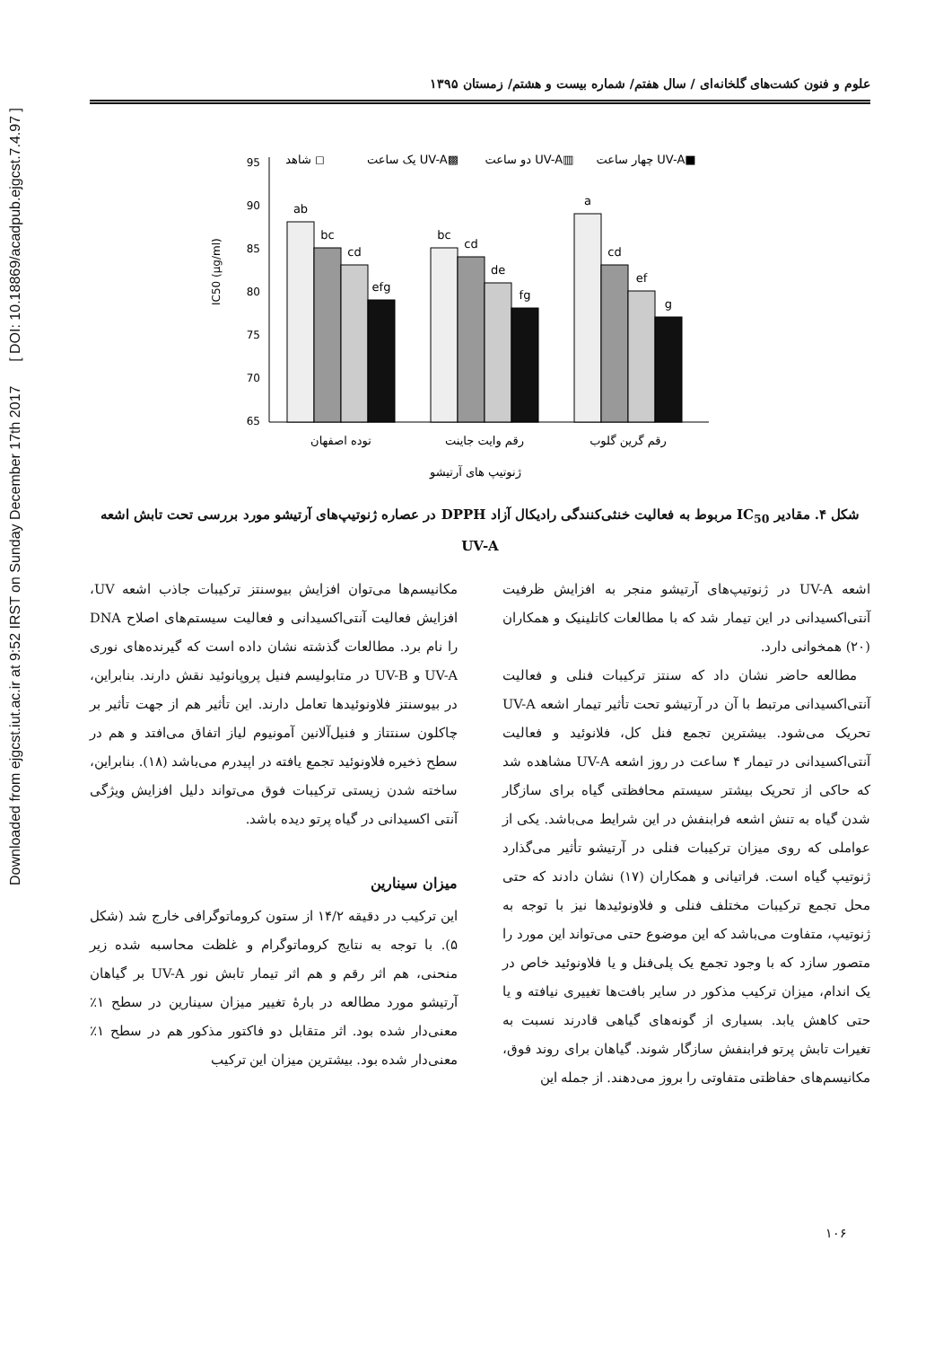Downloaded from ejgcst.iut.ac.ir at 9:52 IRST on Sunday December 17th 2017 [ DOI: 10.18869/acadpub.ejgcst.7.4.97 ]
علوم و فنون کشت‌های گلخانه‌ای / سال هفتم/ شماره بیست و هشتم/ زمستان ۱۳۹۵
IC50 (µg/ml)
95
90
85
80
75
70
65
ab
bc
cd
efg
bc
cd
de
fg
a
cd
ef
g
توده اصفهان
رقم وایت جاینت
رقم گرین گلوب
ژنوتیپ های آرتیشو
شاهد ◻
یک ساعت UV-A▩
دو ساعت UV-A▥
چهار ساعت UV-A■
شکل ۴. مقادیر IC<sub>50</sub> مربوط به فعالیت خنثی‌کنندگی رادیکال آزاد DPPH در عصاره ژنوتیپ‌های آرتیشو مورد بررسی تحت تابش اشعه UV-A
اشعه UV-A در ژنوتیپ‌های آرتیشو منجر به افزایش ظرفیت آنتی‌اکسیدانی در این تیمار شد که با مطالعات کاتلینیک و همکاران (۲۰) همخوانی دارد.
مطالعه حاضر نشان داد که سنتز ترکیبات فنلی و فعالیت آنتی‌اکسیدانی مرتبط با آن در آرتیشو تحت تأثیر تیمار اشعه UV-A تحریک می‌شود. بیشترین تجمع فنل کل، فلانوئید و فعالیت آنتی‌اکسیدانی در تیمار ۴ ساعت در روز اشعه UV-A مشاهده شد که حاکی از تحریک بیشتر سیستم محافظتی گیاه برای سازگار شدن گیاه به تنش اشعه فرابنفش در این شرایط می‌باشد. یکی از عواملی که روی میزان ترکیبات فنلی در آرتیشو تأثیر می‌گذارد ژنوتیپ گیاه است. فراتیانی و همکاران (۱۷) نشان دادند که حتی محل تجمع ترکیبات مختلف فنلی و فلاونوئیدها نیز با توجه به ژنوتیپ، متفاوت می‌باشد که این موضوع حتی می‌تواند این مورد را متصور سازد که با وجود تجمع یک پلی‌فنل و یا فلاونوئید خاص در یک اندام، میزان ترکیب مذکور در سایر بافت‌ها تغییری نیافته و یا حتی کاهش یابد. بسیاری از گونه‌های گیاهی قادرند نسبت به تغیرات تابش پرتو فرابنفش سازگار شوند. گیاهان برای روند فوق، مکانیسم‌های حفاظتی متفاوتی را بروز می‌دهند. از جمله این
مکانیسم‌ها می‌توان افزایش بیوسنتز ترکیبات جاذب اشعه UV، افزایش فعالیت آنتی‌اکسیدانی و فعالیت سیستم‌های اصلاح DNA را نام برد. مطالعات گذشته نشان داده است که گیرنده‌های نوری UV-A و UV-B در متابولیسم فنیل پروپانوئید نقش دارند. بنابراین، در بیوسنتز فلاونوئیدها تعامل دارند. این تأثیر هم از جهت تأثیر بر چاکلون سنتتاز و فنیل‌آلانین آمونیوم لیاز اتفاق می‌افتد و هم در سطح ذخیره فلاونوئید تجمع یافته در اپیدرم می‌باشد (۱۸). بنابراین، ساخته شدن زیستی ترکیبات فوق می‌تواند دلیل افزایش ویژگی آنتی اکسیدانی در گیاه پرتو دیده باشد.
میزان سینارین
این ترکیب در دقیقه ۱۴/۲ از ستون کروماتوگرافی خارج شد (شکل ۵). با توجه به نتایج کروماتوگرام و غلظت محاسبه شده زیر منحنی، هم اثر رقم و هم اثر تیمار تابش نور UV-A بر گیاهان آرتیشو مورد مطالعه در بارهٔ تغییر میزان سینارین در سطح ۱٪ معنی‌دار شده بود. اثر متقابل دو فاکتور مذکور هم در سطح ۱٪ معنی‌دار شده بود. بیشترین میزان این ترکیب
۱۰۶